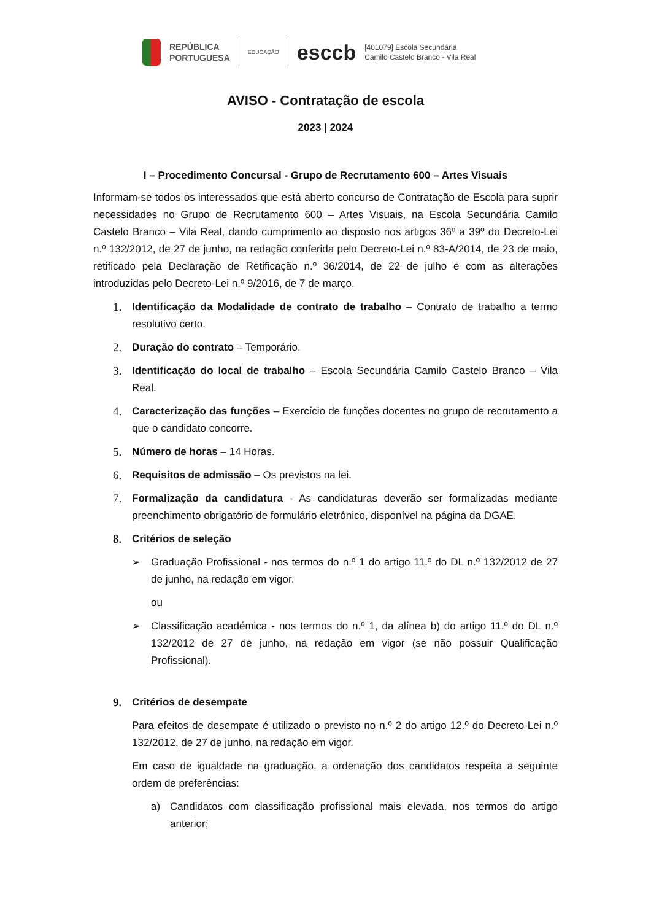REPÚBLICA
PORTUGUESA
EDUCAÇÃO
esccb
[401079] Escola Secundária
Camilo Castelo Branco - Vila Real
AVISO - Contratação de escola
2023 | 2024
I – Procedimento Concursal - Grupo de Recrutamento 600 – Artes Visuais
Informam-se todos os interessados que está aberto concurso de Contratação de Escola para suprir necessidades no Grupo de Recrutamento 600 – Artes Visuais, na Escola Secundária Camilo Castelo Branco – Vila Real, dando cumprimento ao disposto nos artigos 36º a 39º do Decreto-Lei n.º 132/2012, de 27 de junho, na redação conferida pelo Decreto-Lei n.º 83-A/2014, de 23 de maio, retificado pela Declaração de Retificação n.º 36/2014, de 22 de julho e com as alterações introduzidas pelo Decreto-Lei n.º 9/2016, de 7 de março.
1. Identificação da Modalidade de contrato de trabalho – Contrato de trabalho a termo resolutivo certo.
2. Duração do contrato – Temporário.
3. Identificação do local de trabalho – Escola Secundária Camilo Castelo Branco – Vila Real.
4. Caracterização das funções – Exercício de funções docentes no grupo de recrutamento a que o candidato concorre.
5. Número de horas – 14 Horas.
6. Requisitos de admissão – Os previstos na lei.
7. Formalização da candidatura - As candidaturas deverão ser formalizadas mediante preenchimento obrigatório de formulário eletrónico, disponível na página da DGAE.
8. Critérios de seleção
➢ Graduação Profissional - nos termos do n.º 1 do artigo 11.º do DL n.º 132/2012 de 27 de junho, na redação em vigor.
ou
➢ Classificação académica - nos termos do n.º 1, da alínea b) do artigo 11.º do DL n.º 132/2012 de 27 de junho, na redação em vigor (se não possuir Qualificação Profissional).
9. Critérios de desempate
Para efeitos de desempate é utilizado o previsto no n.º 2 do artigo 12.º do Decreto-Lei n.º 132/2012, de 27 de junho, na redação em vigor.
Em caso de igualdade na graduação, a ordenação dos candidatos respeita a seguinte ordem de preferências:
a) Candidatos com classificação profissional mais elevada, nos termos do artigo anterior;